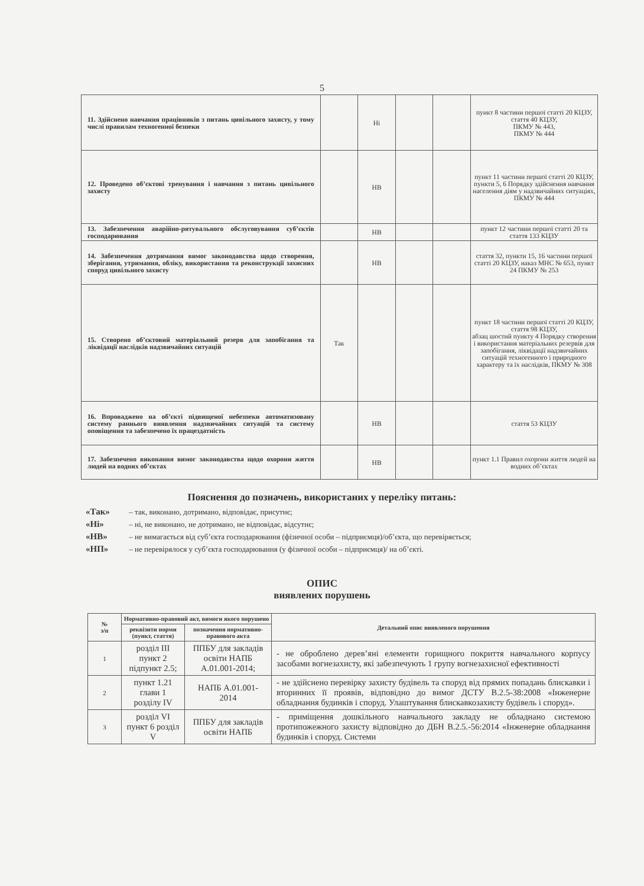5
| 11. Здійснено навчання працівників з питань цивільного захисту, у тому числі правилам техногенної безпеки | | Ні | | | пункт 8 частини першої статті 20 КЦЗУ, стаття 40 КЦЗУ, ПКМУ № 443, ПКМУ № 444 |
| 12. Проведено об’єктові тренування і навчання з питань цивільного захисту | | НВ | | | пункт 11 частини першої статті 20 КЦЗУ, пункти 5, 6 Порядку здійснення навчання населення діям у надзвичайних ситуаціях, ПКМУ № 444 |
| 13. Забезпечення аварійно-рятувального обслуговування суб’єктів господарювання | | НВ | | | пункт 12 частини першої статті 20 та стаття 133 КЦЗУ |
| 14. Забезпечення дотримання вимог законодавства щодо створення, зберігання, утримання, обліку, використання та реконструкції захисних споруд цивільного захисту | | НВ | | | стаття 32, пункти 15, 16 частини першої статті 20 КЦЗУ, наказ МНС № 653, пункт 24 ПКМУ № 253 |
| 15. Створено об’єктовий матеріальний резерв для запобігання та ліквідації наслідків надзвичайних ситуацій | Так | | | | пункт 18 частини першої статті 20 КЦЗУ, стаття 98 КЦЗУ, абзац шостий пункту 4 Порядку створення і використання матеріальних резервів для запобігання, ліквідації надзвичайних ситуацій техногенного і природного характеру та їх наслідків, ПКМУ № 308 |
| 16. Впроваджено на об’єкті підвищеної небезпеки автоматизовану систему раннього виявлення надзвичайних ситуацій та систему оповіщення та забезпечено їх працездатність | | НВ | | | стаття 53 КЦЗУ |
| 17. Забезпечено виконання вимог законодавства щодо охорони життя людей на водних об’єктах | | НВ | | | пункт 1.1 Правил охорони життя людей на водних об’єктах |
Пояснення до позначень, використаних у переліку питань:
«Так» – так, виконано, дотримано, відповідає, присутнє;
«Ні» – ні, не виконано, не дотримано, не відповідає, відсутнє;
«НВ» – не вимагається від суб’єкта господарювання (фізичної особи – підприємця)/об’єкта, що перевіряється;
«НП» – не перевірялося у суб’єкта господарювання (у фізичної особи – підприємця)/ на об’єкті.
ОПИС
виявлених порушень
| № з/п | Нормативно-правовий акт, вимоги якого порушено | | Детальний опис виявленого порушення |
| --- | --- | --- | --- |
| | реквізити норми (пункт, стаття) | позначення нормативно-правового акта | |
| 1 | розділ III пункт 2 підпункт 2.5; | ППБУ для закладів освіти НАПБ А.01.001-2014; | - не оброблено дерев’яні елементи горищного покриття навчального корпусу засобами вогнезахисту, які забезпечують 1 групу вогнезахисної ефективності |
| 2 | пункт 1.21 глави 1 розділу IV | НАПБ А.01.001-2014 | - не здійснено перевірку захисту будівель та споруд від прямих попадань блискавки і вторинних її проявів, відповідно до вимог ДСТУ В.2.5-38:2008 «Інженерне обладнання будинків і споруд. Улаштування блискавкозахисту будівель і споруд». |
| 3 | розділ VI пункт 6 розділ V | ППБУ для закладів освіти НАПБ | - приміщення дошкільного навчального закладу не обладнано системою протипожежного захисту відповідно до ДБН В.2.5.-56:2014 «Інженерне обладнання будинків і споруд. Системи |